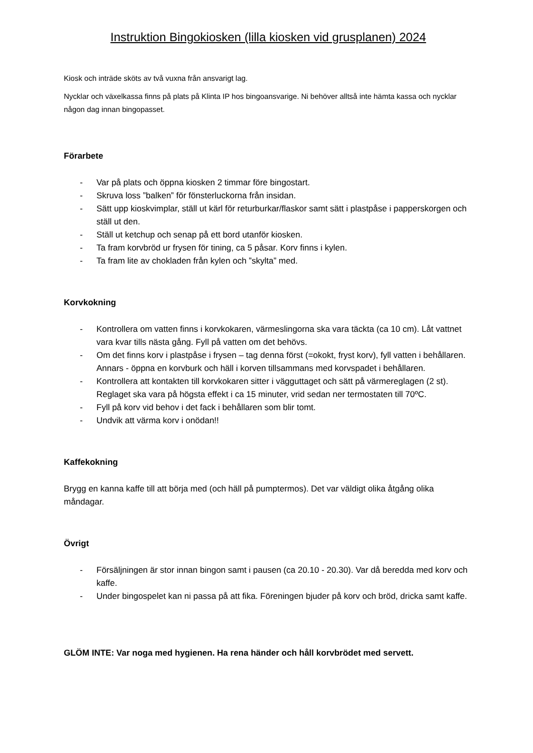Instruktion Bingokiosken (lilla kiosken vid grusplanen) 2024
Kiosk och inträde sköts av två vuxna från ansvarigt lag.
Nycklar och växelkassa finns på plats på Klinta IP hos bingoansvarige. Ni behöver alltså inte hämta kassa och nycklar någon dag innan bingopasset.
Förarbete
- Var på plats och öppna kiosken 2 timmar före bingostart.
- Skruva loss ”balken” för fönsterluckorna från insidan.
- Sätt upp kioskvimplar, ställ ut kärl för returburkar/flaskor samt sätt i plastpåse i papperskorgen och ställ ut den.
- Ställ ut ketchup och senap på ett bord utanför kiosken.
- Ta fram korvbröd ur frysen för tining, ca 5 påsar. Korv finns i kylen.
- Ta fram lite av chokladen från kylen och ”skylta” med.
Korvkokning
- Kontrollera om vatten finns i korvkokaren, värmeslingorna ska vara täckta (ca 10 cm). Låt vattnet vara kvar tills nästa gång. Fyll på vatten om det behövs.
- Om det finns korv i plastpåse i frysen – tag denna först (=okokt, fryst korv), fyll vatten i behållaren. Annars - öppna en korvburk och häll i korven tillsammans med korvspadet i behållaren.
- Kontrollera att kontakten till korvkokaren sitter i vägguttaget och sätt på värmereglagen (2 st). Reglaget ska vara på högsta effekt i ca 15 minuter, vrid sedan ner termostaten till 70ºC.
- Fyll på korv vid behov i det fack i behållaren som blir tomt.
- Undvik att värma korv i onödan!!
Kaffekokning
Brygg en kanna kaffe till att börja med (och häll på pumptermos). Det var väldigt olika åtgång olika måndagar.
Övrigt
- Försäljningen är stor innan bingon samt i pausen (ca 20.10 - 20.30). Var då beredda med korv och kaffe.
- Under bingospelet kan ni passa på att fika. Föreningen bjuder på korv och bröd, dricka samt kaffe.
GLÖM INTE: Var noga med hygienen. Ha rena händer och håll korvbrödet med servett.